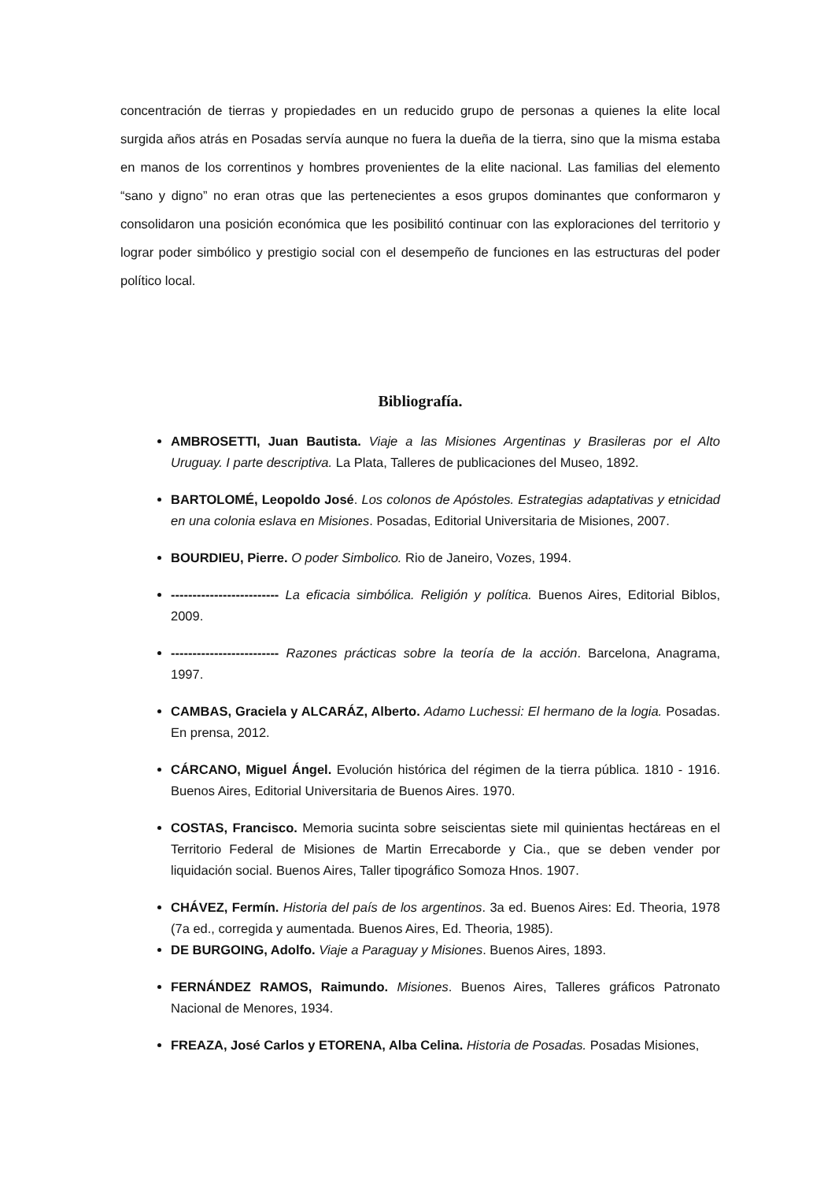concentración de tierras y propiedades en un reducido grupo de personas a quienes la elite local surgida años atrás en Posadas servía aunque no fuera la dueña de la tierra, sino que la misma estaba en manos de los correntinos y hombres provenientes de la elite nacional. Las familias del elemento “sano y digno” no eran otras que las pertenecientes a esos grupos dominantes que conformaron y consolidaron una posición económica que les posibilitó continuar con las exploraciones del territorio y lograr poder simbólico y prestigio social con el desempeño de funciones en las estructuras del poder político local.
Bibliografía.
AMBROSETTI, Juan Bautista. Viaje a las Misiones Argentinas y Brasileras por el Alto Uruguay. I parte descriptiva. La Plata, Talleres de publicaciones del Museo, 1892.
BARTOLOMÉ, Leopoldo José. Los colonos de Apóstoles. Estrategias adaptativas y etnicidad en una colonia eslava en Misiones. Posadas, Editorial Universitaria de Misiones, 2007.
BOURDIEU, Pierre. O poder Simbolico. Rio de Janeiro, Vozes, 1994.
------------------------- La eficacia simbólica. Religión y política. Buenos Aires, Editorial Biblos, 2009.
------------------------- Razones prácticas sobre la teoría de la acción. Barcelona, Anagrama, 1997.
CAMBAS, Graciela y ALCARÁZ, Alberto. Adamo Luchessi: El hermano de la logia. Posadas. En prensa, 2012.
CÁRCANO, Miguel Ángel. Evolución histórica del régimen de la tierra pública. 1810 - 1916. Buenos Aires, Editorial Universitaria de Buenos Aires. 1970.
COSTAS, Francisco. Memoria sucinta sobre seiscientas siete mil quinientas hectáreas en el Territorio Federal de Misiones de Martin Errecaborde y Cia., que se deben vender por liquidación social. Buenos Aires, Taller tipográfico Somoza Hnos. 1907.
CHÁVEZ, Fermín. Historia del país de los argentinos. 3a ed. Buenos Aires: Ed. Theoria, 1978 (7a ed., corregida y aumentada. Buenos Aires, Ed. Theoria, 1985).
DE BURGOING, Adolfo. Viaje a Paraguay y Misiones. Buenos Aires, 1893.
FERNÁNDEZ RAMOS, Raimundo. Misiones. Buenos Aires, Talleres gráficos Patronato Nacional de Menores, 1934.
FREAZA, José Carlos y ETORENA, Alba Celina. Historia de Posadas. Posadas Misiones,